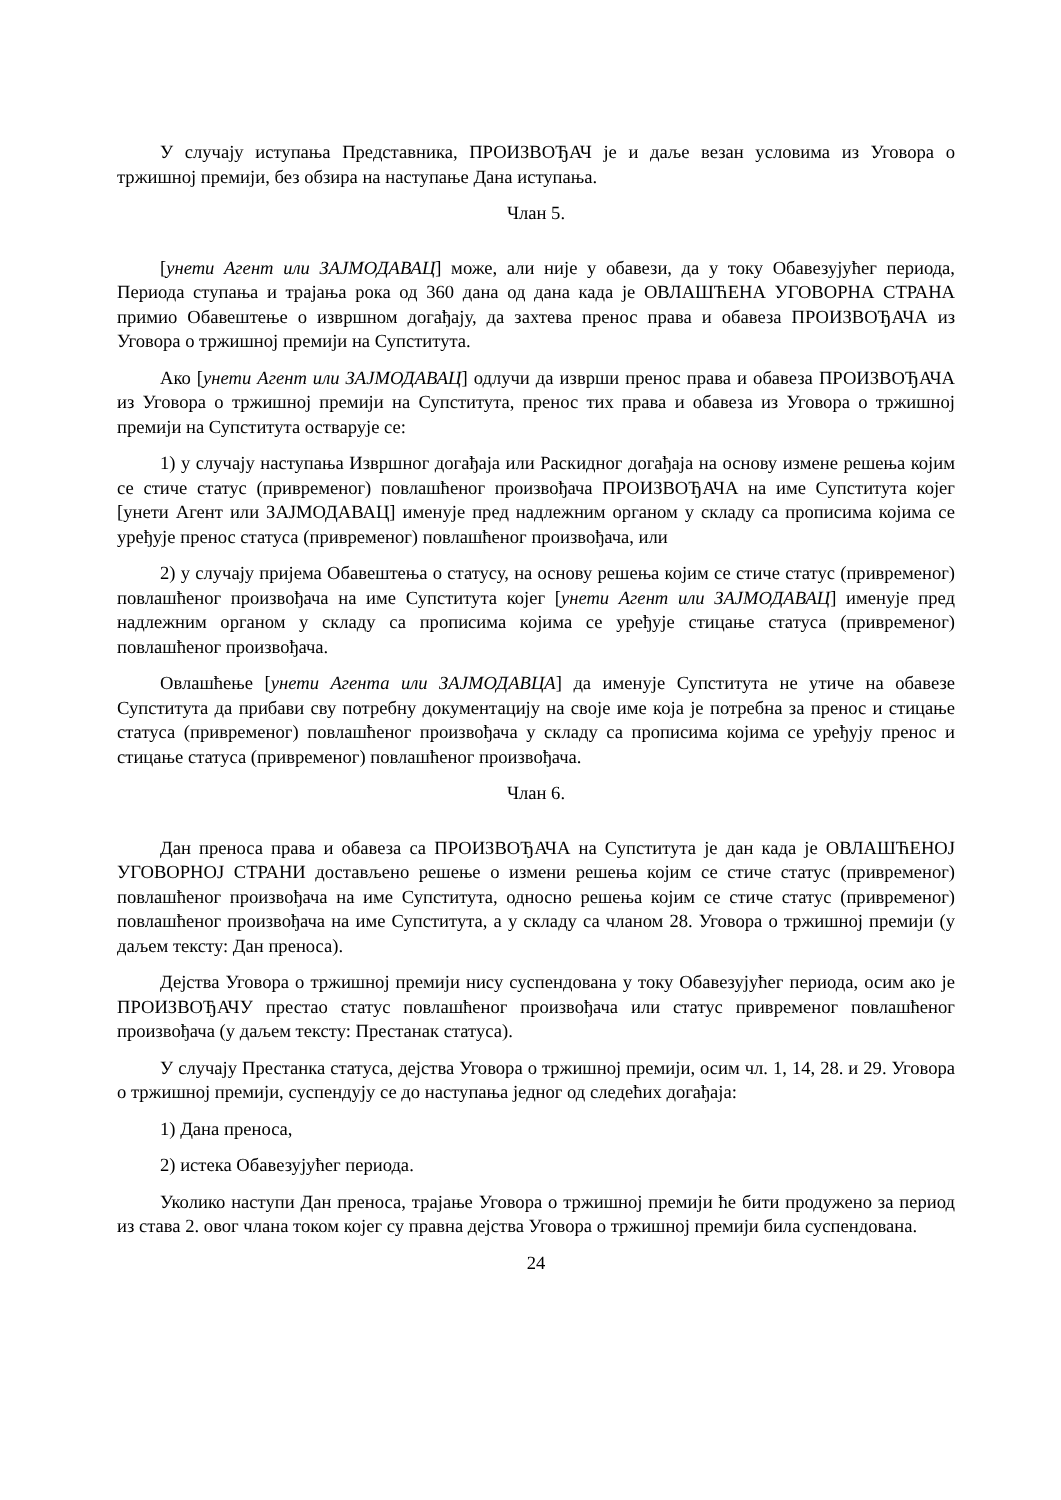У случају иступања Представника, ПРОИЗВОЂАЧ је и даље везан условима из Уговора о тржишној премији, без обзира на наступање Дана иступања.
Члан 5.
[унети Агент или ЗАЈМОДАВАЦ] може, али није у обавези, да у току Обавезујућег периода, Периода ступања и трајања рока од 360 дана од дана када је ОВЛАШЋЕНА УГОВОРНА СТРАНА примио Обавештење о извршном догађају, да захтева пренос права и обавеза ПРОИЗВОЂАЧА из Уговора о тржишној премији на Супститута.
Ако [унети Агент или ЗАЈМОДАВАЦ] одлучи да изврши пренос права и обавеза ПРОИЗВОЂАЧА из Уговора о тржишној премији на Супститута, пренос тих права и обавеза из Уговора о тржишној премији на Супститута остварује се:
1) у случају наступања Извршног догађаја или Раскидног догађаја на основу измене решења којим се стиче статус (привременог) повлашћеног произвођача ПРОИЗВОЂАЧА на име Супститута којег [унети Агент или ЗАЈМОДАВАЦ] именује пред надлежним органом у складу са прописима којима се уређује пренос статуса (привременог) повлашћеног произвођача, или
2) у случају пријема Обавештења о статусу, на основу решења којим се стиче статус (привременог) повлашћеног произвођача на име Супститута којег [унети Агент или ЗАЈМОДАВАЦ] именује пред надлежним органом у складу са прописима којима се уређује стицање статуса (привременог) повлашћеног произвођача.
Овлашћење [унети Агента или ЗАЈМОДАВЦА] да именује Супститута не утиче на обавезе Супститута да прибави сву потребну документацију на своје име која је потребна за пренос и стицање статуса (привременог) повлашћеног произвођача у складу са прописима којима се уређују пренос и стицање статуса (привременог) повлашћеног произвођача.
Члан 6.
Дан преноса права и обавеза са ПРОИЗВОЂАЧА на Супститута је дан када је ОВЛАШЋЕНОЈ УГОВОРНОЈ СТРАНИ достављено решење о измени решења којим се стиче статус (привременог) повлашћеног произвођача на име Супститута, односно решења којим се стиче статус (привременог) повлашћеног произвођача на име Супститута, а у складу са чланом 28. Уговора о тржишној премији (у даљем тексту: Дан преноса).
Дејства Уговора о тржишној премији нису суспендована у току Обавезујућег периода, осим ако је ПРОИЗВОЂАЧУ престао статус повлашћеног произвођача или статус привременог повлашћеног произвођача (у даљем тексту: Престанак статуса).
У случају Престанка статуса, дејства Уговора о тржишној премији, осим чл. 1, 14, 28. и 29. Уговора о тржишној премији, суспендују се до наступања једног од следећих догађаја:
1) Дана преноса,
2) истека Обавезујућег периода.
Уколико наступи Дан преноса, трајање Уговора о тржишној премији ће бити продужено за период из става 2. овог члана током којег су правна дејства Уговора о тржишној премији била суспендована.
24